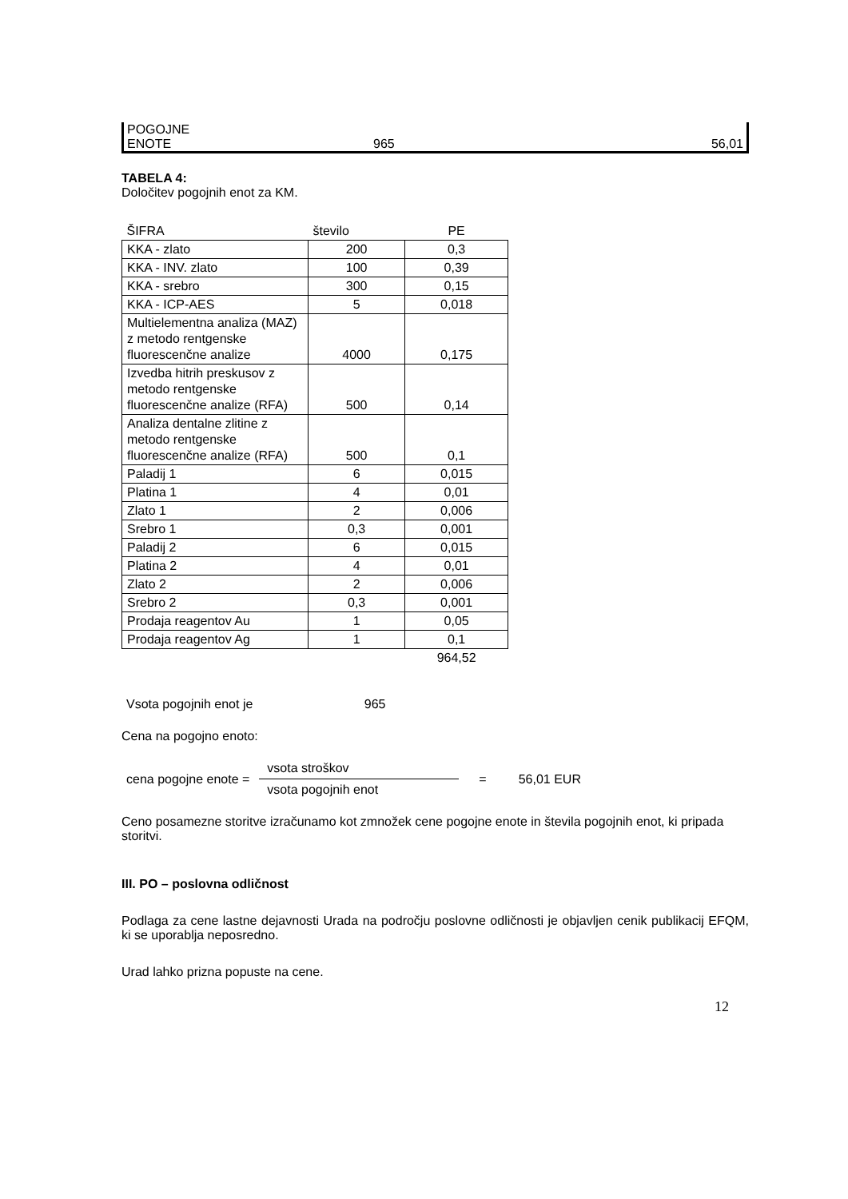| POGOJNE ENOTE | 965 | 56,01 |
TABELA 4:
Določitev pogojnih enot za KM.
| ŠIFRA | število | PE |
| KKA - zlato | 200 | 0,3 |
| KKA - INV. zlato | 100 | 0,39 |
| KKA - srebro | 300 | 0,15 |
| KKA - ICP-AES | 5 | 0,018 |
| Multielementna analiza (MAZ) z metodo rentgenske fluorescenčne analize | 4000 | 0,175 |
| Izvedba hitrih preskusov z metodo rentgenske fluorescenčne analize (RFA) | 500 | 0,14 |
| Analiza dentalne zlitine z metodo rentgenske fluorescenčne analize (RFA) | 500 | 0,1 |
| Paladij 1 | 6 | 0,015 |
| Platina 1 | 4 | 0,01 |
| Zlato 1 | 2 | 0,006 |
| Srebro 1 | 0,3 | 0,001 |
| Paladij 2 | 6 | 0,015 |
| Platina 2 | 4 | 0,01 |
| Zlato 2 | 2 | 0,006 |
| Srebro 2 | 0,3 | 0,001 |
| Prodaja reagentov Au | 1 | 0,05 |
| Prodaja reagentov Ag | 1 | 0,1 |
| | | 964,52 |
Vsota pogojnih enot je 965
Cena na pogojno enoto:
cena pogojne enote = vsota stroškov vsota pogojnih enot = 56,01 EUR
Ceno posamezne storitve izračunamo kot zmnožek cene pogojne enote in števila pogojnih enot, ki pripada storitvi.
III. PO – poslovna odličnost
Podlaga za cene lastne dejavnosti Urada na področju poslovne odličnosti je objavljen cenik publikacij EFQM, ki se uporablja neposredno.
Urad lahko prizna popuste na cene.
12